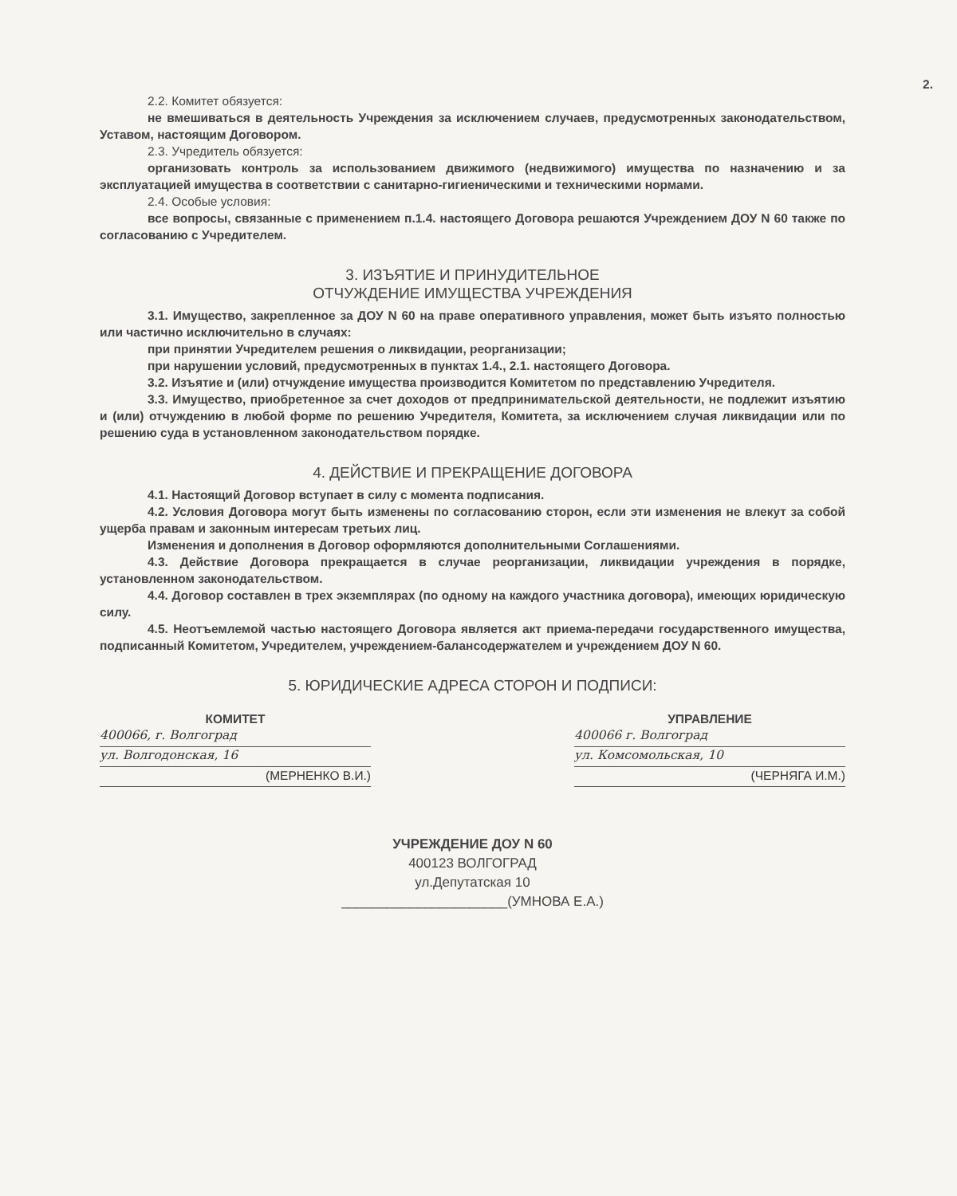2.
2.2. Комитет обязуется:
не вмешиваться в деятельность Учреждения за исключением случаев, предусмотренных законодательством, Уставом, настоящим Договором.
2.3. Учредитель обязуется:
организовать контроль за использованием движимого (недвижимого) имущества по назначению и за эксплуатацией имущества в соответствии с санитарно-гигиеническими и техническими нормами.
2.4. Особые условия:
все вопросы, связанные с применением п.1.4. настоящего Договора решаются Учреждением ДОУ N 60 также по согласованию с Учредителем.
3. ИЗЪЯТИЕ И ПРИНУДИТЕЛЬНОЕ
ОТЧУЖДЕНИЕ ИМУЩЕСТВА УЧРЕЖДЕНИЯ
3.1. Имущество, закрепленное за ДОУ N 60 на праве оперативного управления, может быть изъято полностью или частично исключительно в случаях:
при принятии Учредителем решения о ликвидации, реорганизации;
при нарушении условий, предусмотренных в пунктах 1.4., 2.1. настоящего Договора.
3.2. Изъятие и (или) отчуждение имущества производится Комитетом по представлению Учредителя.
3.3. Имущество, приобретенное за счет доходов от предпринимательской деятельности, не подлежит изъятию и (или) отчуждению в любой форме по решению Учредителя, Комитета, за исключением случая ликвидации или по решению суда в установленном законодательством порядке.
4. ДЕЙСТВИЕ И ПРЕКРАЩЕНИЕ ДОГОВОРА
4.1. Настоящий Договор вступает в силу с момента подписания.
4.2. Условия Договора могут быть изменены по согласованию сторон, если эти изменения не влекут за собой ущерба правам и законным интересам третьих лиц.
Изменения и дополнения в Договор оформляются дополнительными Соглашениями.
4.3. Действие Договора прекращается в случае реорганизации, ликвидации учреждения в порядке, установленном законодательством.
4.4. Договор составлен в трех экземплярах (по одному на каждого участника договора), имеющих юридическую силу.
4.5. Неотъемлемой частью настоящего Договора является акт приема-передачи государственного имущества, подписанный Комитетом, Учредителем, учреждением-балансодержателем и учреждением ДОУ N 60.
5. ЮРИДИЧЕСКИЕ АДРЕСА СТОРОН И ПОДПИСИ:
КОМИТЕТ
400066, г. Волгоград
ул. Волгодонская, 16
(МЕРНЕНКО В.И.)
УПРАВЛЕНИЕ
400066 г. Волгоград
ул. Комсомольская, 10
(ЧЕРНЯГА И.М.)
УЧРЕЖДЕНИЕ ДОУ N 60
400123 ВОЛГОГРАД
ул.Депутатская 10
______________________(УМНОВА Е.А.)